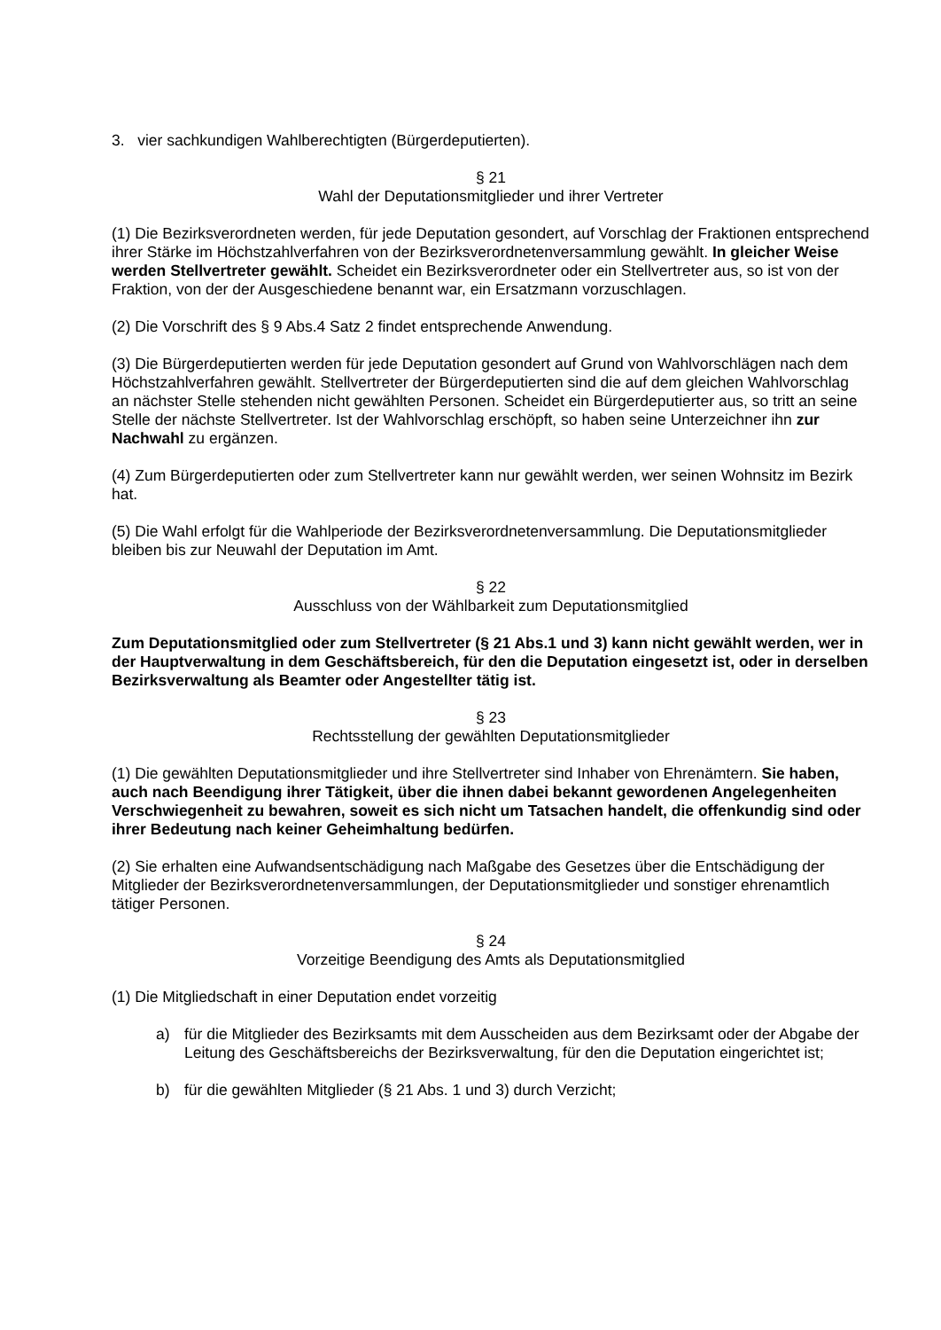3. vier sachkundigen Wahlberechtigten (Bürgerdeputierten).
§ 21
Wahl der Deputationsmitglieder und ihrer Vertreter
(1) Die Bezirksverordneten werden, für jede Deputation gesondert, auf Vorschlag der Fraktionen entsprechend ihrer Stärke im Höchstzahlverfahren von der Bezirksverordnetenversammlung gewählt. In gleicher Weise werden Stellvertreter gewählt. Scheidet ein Bezirksverordneter oder ein Stellvertreter aus, so ist von der Fraktion, von der der Ausgeschiedene benannt war, ein Ersatzmann vorzuschlagen.
(2) Die Vorschrift des § 9 Abs.4 Satz 2 findet entsprechende Anwendung.
(3) Die Bürgerdeputierten werden für jede Deputation gesondert auf Grund von Wahlvorschlägen nach dem Höchstzahlverfahren gewählt. Stellvertreter der Bürgerdeputierten sind die auf dem gleichen Wahlvorschlag an nächster Stelle stehenden nicht gewählten Personen. Scheidet ein Bürgerdeputierter aus, so tritt an seine Stelle der nächste Stellvertreter. Ist der Wahlvorschlag erschöpft, so haben seine Unterzeichner ihn zur Nachwahl zu ergänzen.
(4) Zum Bürgerdeputierten oder zum Stellvertreter kann nur gewählt werden, wer seinen Wohnsitz im Bezirk hat.
(5) Die Wahl erfolgt für die Wahlperiode der Bezirksverordnetenversammlung. Die Deputationsmitglieder bleiben bis zur Neuwahl der Deputation im Amt.
§ 22
Ausschluss von der Wählbarkeit zum Deputationsmitglied
Zum Deputationsmitglied oder zum Stellvertreter (§ 21 Abs.1 und 3) kann nicht gewählt werden, wer in der Hauptverwaltung in dem Geschäftsbereich, für den die Deputation eingesetzt ist, oder in derselben Bezirksverwaltung als Beamter oder Angestellter tätig ist.
§ 23
Rechtsstellung der gewählten Deputationsmitglieder
(1) Die gewählten Deputationsmitglieder und ihre Stellvertreter sind Inhaber von Ehrenämtern. Sie haben, auch nach Beendigung ihrer Tätigkeit, über die ihnen dabei bekannt gewordenen Angelegenheiten Verschwiegenheit zu bewahren, soweit es sich nicht um Tatsachen handelt, die offenkundig sind oder ihrer Bedeutung nach keiner Geheimhaltung bedürfen.
(2) Sie erhalten eine Aufwandsentschädigung nach Maßgabe des Gesetzes über die Entschädigung der Mitglieder der Bezirksverordnetenversammlungen, der Deputationsmitglieder und sonstiger ehrenamtlich tätiger Personen.
§ 24
Vorzeitige Beendigung des Amts als Deputationsmitglied
(1) Die Mitgliedschaft in einer Deputation endet vorzeitig
a) für die Mitglieder des Bezirksamts mit dem Ausscheiden aus dem Bezirksamt oder der Abgabe der Leitung des Geschäftsbereichs der Bezirksverwaltung, für den die Deputation eingerichtet ist;
b) für die gewählten Mitglieder (§ 21 Abs. 1 und 3) durch Verzicht;